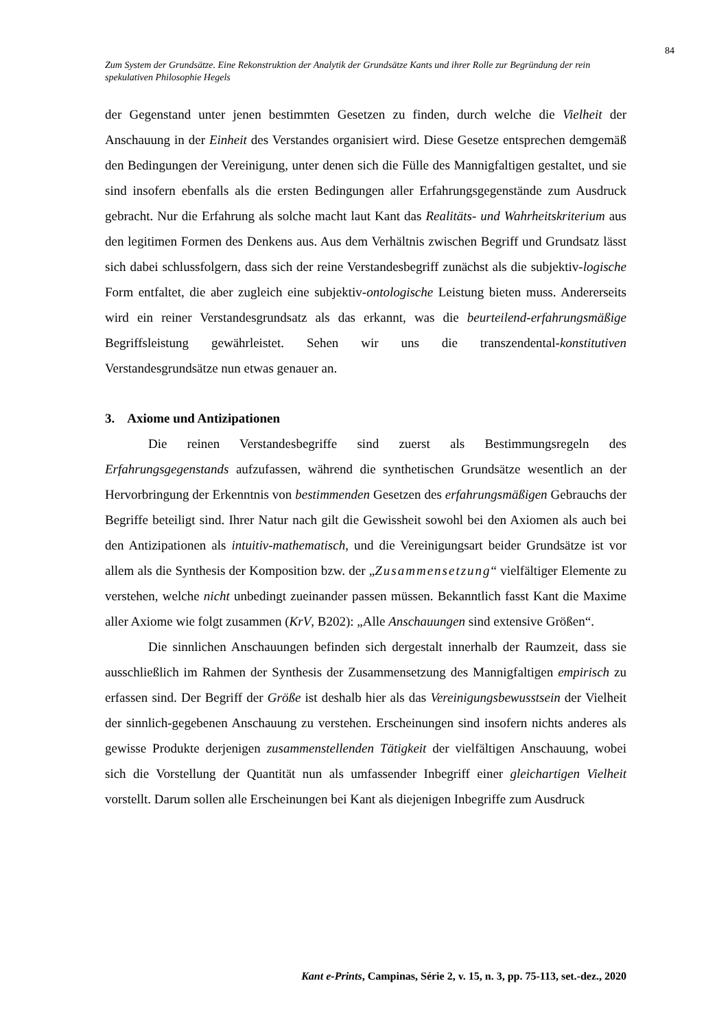84
Zum System der Grundsätze. Eine Rekonstruktion der Analytik der Grundsätze Kants und ihrer Rolle zur Begründung der rein spekulativen Philosophie Hegels
der Gegenstand unter jenen bestimmten Gesetzen zu finden, durch welche die Vielheit der Anschauung in der Einheit des Verstandes organisiert wird. Diese Gesetze entsprechen demgemäß den Bedingungen der Vereinigung, unter denen sich die Fülle des Mannigfaltigen gestaltet, und sie sind insofern ebenfalls als die ersten Bedingungen aller Erfahrungsgegenstände zum Ausdruck gebracht. Nur die Erfahrung als solche macht laut Kant das Realitäts- und Wahrheitskriterium aus den legitimen Formen des Denkens aus. Aus dem Verhältnis zwischen Begriff und Grundsatz lässt sich dabei schlussfolgern, dass sich der reine Verstandesbegriff zunächst als die subjektiv-logische Form entfaltet, die aber zugleich eine subjektiv-ontologische Leistung bieten muss. Andererseits wird ein reiner Verstandesgrundsatz als das erkannt, was die beurteilend-erfahrungsmäßige Begriffsleistung gewährleistet. Sehen wir uns die transzendental-konstitutiven Verstandesgrundsätze nun etwas genauer an.
3. Axiome und Antizipationen
Die reinen Verstandesbegriffe sind zuerst als Bestimmungsregeln des Erfahrungsgegenstands aufzufassen, während die synthetischen Grundsätze wesentlich an der Hervorbringung der Erkenntnis von bestimmenden Gesetzen des erfahrungsmäßigen Gebrauchs der Begriffe beteiligt sind. Ihrer Natur nach gilt die Gewissheit sowohl bei den Axiomen als auch bei den Antizipationen als intuitiv-mathematisch, und die Vereinigungsart beider Grundsätze ist vor allem als die Synthesis der Komposition bzw. der „Zusammensetzung“ vielfältiger Elemente zu verstehen, welche nicht unbedingt zueinander passen müssen. Bekanntlich fasst Kant die Maxime aller Axiome wie folgt zusammen (KrV, B202): „Alle Anschauungen sind extensive Größen“.
Die sinnlichen Anschauungen befinden sich dergestalt innerhalb der Raumzeit, dass sie ausschließlich im Rahmen der Synthesis der Zusammensetzung des Mannigfaltigen empirisch zu erfassen sind. Der Begriff der Größe ist deshalb hier als das Vereinigungsbewusstsein der Vielheit der sinnlich-gegebenen Anschauung zu verstehen. Erscheinungen sind insofern nichts anderes als gewisse Produkte derjenigen zusammenstellenden Tätigkeit der vielfältigen Anschauung, wobei sich die Vorstellung der Quantität nun als umfassender Inbegriff einer gleichartigen Vielheit vorstellt. Darum sollen alle Erscheinungen bei Kant als diejenigen Inbegriffe zum Ausdruck
Kant e-Prints, Campinas, Série 2, v. 15, n. 3, pp. 75-113, set.-dez., 2020